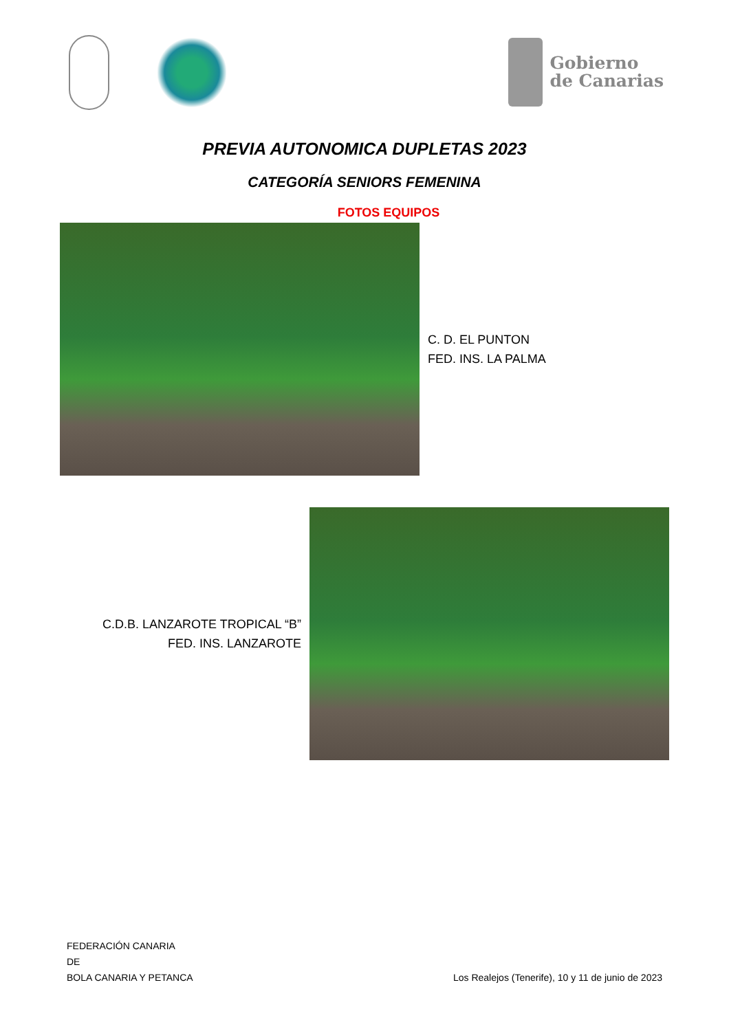Gobierno
de Canarias
PREVIA AUTONOMICA DUPLETAS 2023
CATEGORÍA SENIORS FEMENINA
FOTOS EQUIPOS
C. D. EL PUNTON
FED. INS. LA PALMA
C.D.B. LANZAROTE TROPICAL “B”
FED. INS. LANZAROTE
FEDERACIÓN CANARIA
DE
BOLA CANARIA Y PETANCA
Los Realejos (Tenerife), 10 y 11 de junio de 2023